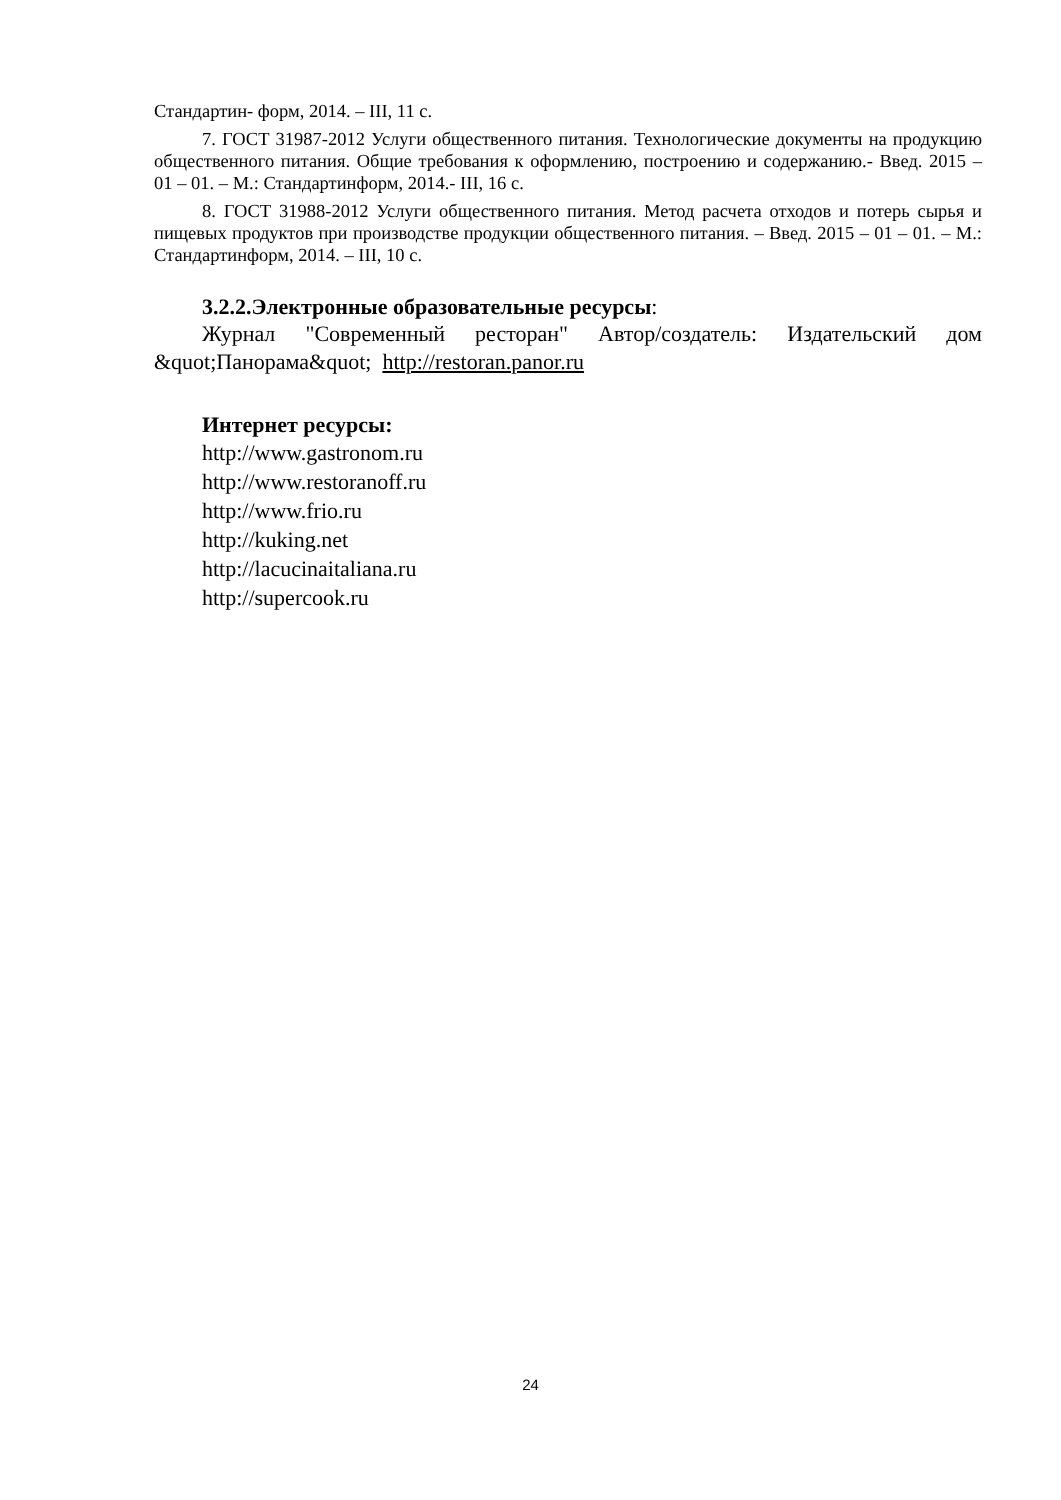Стандартин- форм, 2014. – III, 11 с.
7. ГОСТ 31987-2012 Услуги общественного питания. Технологические документы на продукцию общественного питания. Общие требования к оформлению, построению и содержанию.- Введ. 2015 – 01 – 01. – М.: Стандартинформ, 2014.- III, 16 с.
8. ГОСТ 31988-2012 Услуги общественного питания. Метод расчета отходов и потерь сырья и пищевых продуктов при производстве продукции общественного питания. – Введ. 2015 – 01 – 01. – М.: Стандартинформ, 2014. – III, 10 с.
3.2.2.Электронные образовательные ресурсы:
Журнал "Современный ресторан" Автор/создатель: Издательский дом &quot;Панорама&quot; http://restoran.panor.ru
Интернет ресурсы:
http://www.gastronom.ru
http://www.restoranoff.ru
http://www.frio.ru
http://kuking.net
http://lacucinaitaliana.ru
http://supercook.ru
24